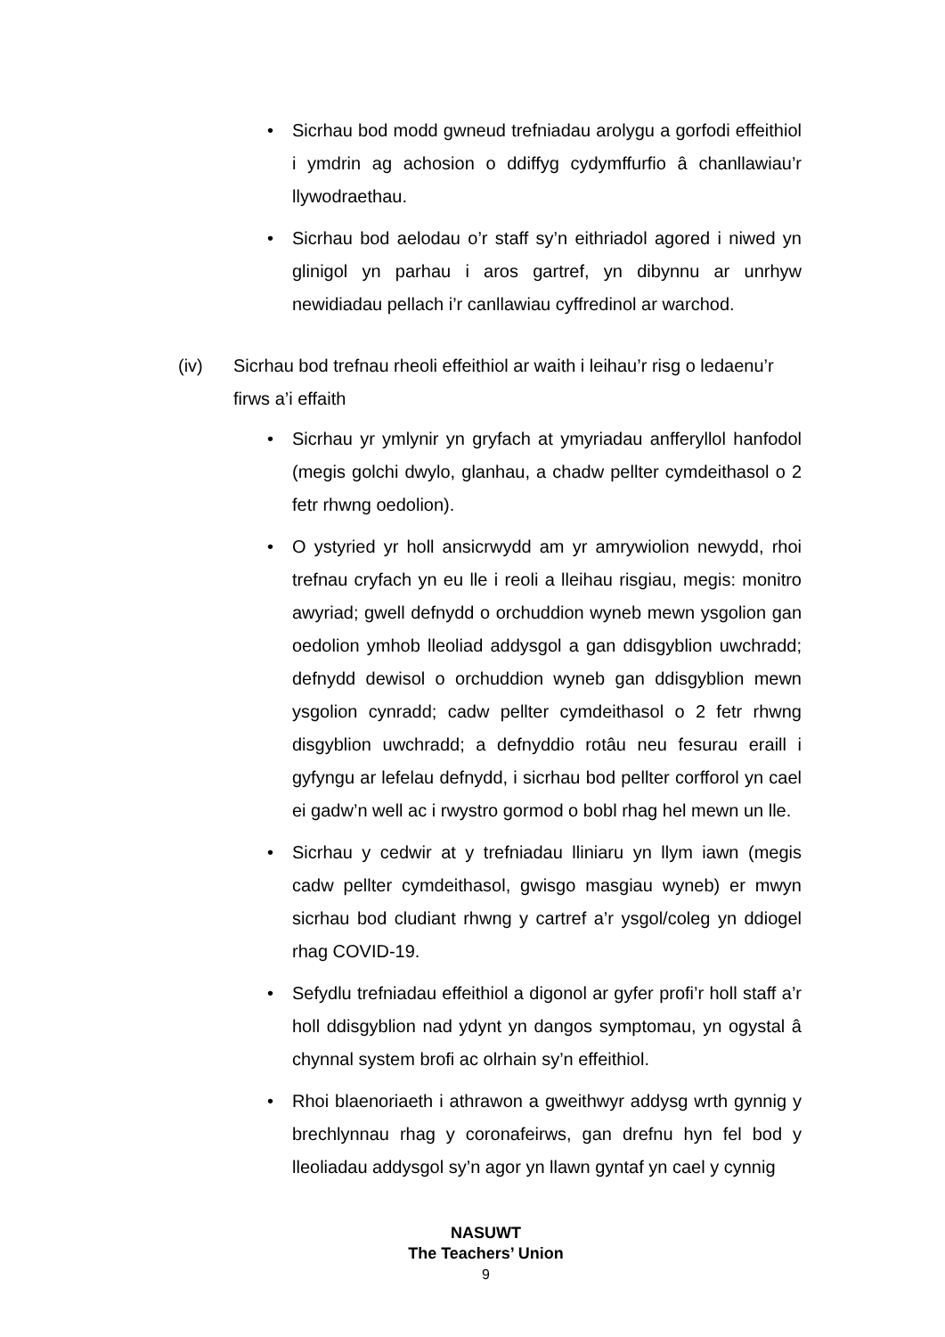• Sicrhau bod modd gwneud trefniadau arolygu a gorfodi effeithiol i ymdrin ag achosion o ddiffyg cydymffurfio â chanllawiau’r llywodraethau.
• Sicrhau bod aelodau o’r staff sy’n eithriadol agored i niwed yn glinigol yn parhau i aros gartref, yn dibynnu ar unrhyw newidiadau pellach i’r canllawiau cyffredinol ar warchod.
(iv) Sicrhau bod trefnau rheoli effeithiol ar waith i leihau’r risg o ledaenu’r firws a’i effaith
• Sicrhau yr ymlynir yn gryfach at ymyriadau anfferyllol hanfodol (megis golchi dwylo, glanhau, a chadw pellter cymdeithasol o 2 fetr rhwng oedolion).
• O ystyried yr holl ansicrwydd am yr amrywiolion newydd, rhoi trefnau cryfach yn eu lle i reoli a lleihau risgiau, megis: monitro awyriad; gwell defnydd o orchuddion wyneb mewn ysgolion gan oedolion ymhob lleoliad addysgol a gan ddisgyblion uwchradd; defnydd dewisol o orchuddion wyneb gan ddisgyblion mewn ysgolion cynradd; cadw pellter cymdeithasol o 2 fetr rhwng disgyblion uwchradd; a defnyddio rotâu neu fesurau eraill i gyfyngu ar lefelau defnydd, i sicrhau bod pellter corfforol yn cael ei gadw’n well ac i rwystro gormod o bobl rhag hel mewn un lle.
• Sicrhau y cedwir at y trefniadau lliniaru yn llym iawn (megis cadw pellter cymdeithasol, gwisgo masgiau wyneb) er mwyn sicrhau bod cludiant rhwng y cartref a’r ysgol/coleg yn ddiogel rhag COVID-19.
• Sefydlu trefniadau effeithiol a digonol ar gyfer profi’r holl staff a’r holl ddisgyblion nad ydynt yn dangos symptomau, yn ogystal â chynnal system brofi ac olrhain sy’n effeithiol.
• Rhoi blaenoriaeth i athrawon a gweithwyr addysg wrth gynnig y brechlynnau rhag y coronafeirws, gan drefnu hyn fel bod y lleoliadau addysgol sy’n agor yn llawn gyntaf yn cael y cynnig
NASUWT
The Teachers’ Union
9